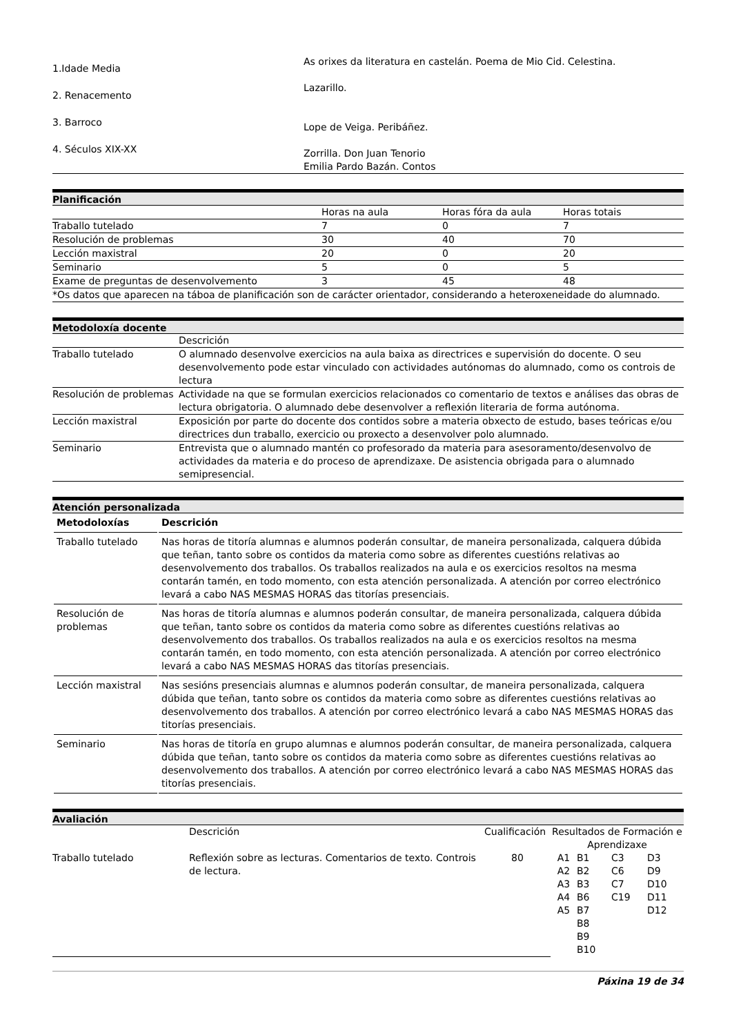| 1.Idade Media 2. Renacemento 3. Barroco 4. Séculos XIX-XX | As orixes da literatura en castelán. Poema de Mio Cid. Celestina. Lazarillo. Lope de Veiga. Peribáñez. Zorrilla. Don Juan Tenorio Emilia Pardo Bazán. Contos |
Planificación
| | Horas na aula | Horas fóra da aula | Horas totais |
| Traballo tutelado | 7 | 0 | 7 |
| Resolución de problemas | 30 | 40 | 70 |
| Lección maxistral | 20 | 0 | 20 |
| Seminario | 5 | 0 | 5 |
| Exame de preguntas de desenvolvemento | 3 | 45 | 48 |
| *Os datos que aparecen na táboa de planificación son de carácter orientador, considerando a heteroxeneidade do alumnado. | | | |
Metodoloxía docente
| | Descrición |
| Traballo tutelado | O alumnado desenvolve exercicios na aula baixa as directrices e supervisión do docente. O seu desenvolvemento pode estar vinculado con actividades autónomas do alumnado, como os controis de lectura |
| Resolución de problemas | Actividade na que se formulan exercicios relacionados co comentario de textos e análises das obras de lectura obrigatoria. O alumnado debe desenvolver a reflexión literaria de forma autónoma. |
| Lección maxistral | Exposición por parte do docente dos contidos sobre a materia obxecto de estudo, bases teóricas e/ou directrices dun traballo, exercicio ou proxecto a desenvolver polo alumnado. |
| Seminario | Entrevista que o alumnado mantén co profesorado da materia para asesoramento/desenvolvo de actividades da materia e do proceso de aprendizaxe. De asistencia obrigada para o alumnado semipresencial. |
Atención personalizada
| Metodoloxías | Descrición |
| --- | --- |
| Traballo tutelado | Nas horas de titoría alumnas e alumnos poderán consultar, de maneira personalizada, calquera dúbida que teñan, tanto sobre os contidos da materia como sobre as diferentes cuestións relativas ao desenvolvemento dos traballos. Os traballos realizados na aula e os exercicios resoltos na mesma contarán tamén, en todo momento, con esta atención personalizada. A atención por correo electrónico levará a cabo NAS MESMAS HORAS das titorías presenciais. |
| Resolución de problemas | Nas horas de titoría alumnas e alumnos poderán consultar, de maneira personalizada, calquera dúbida que teñan, tanto sobre os contidos da materia como sobre as diferentes cuestións relativas ao desenvolvemento dos traballos. Os traballos realizados na aula e os exercicios resoltos na mesma contarán tamén, en todo momento, con esta atención personalizada. A atención por correo electrónico levará a cabo NAS MESMAS HORAS das titorías presenciais. |
| Lección maxistral | Nas sesións presenciais alumnas e alumnos poderán consultar, de maneira personalizada, calquera dúbida que teñan, tanto sobre os contidos da materia como sobre as diferentes cuestións relativas ao desenvolvemento dos traballos. A atención por correo electrónico levará a cabo NAS MESMAS HORAS das titorías presenciais. |
| Seminario | Nas horas de titoría en grupo alumnas e alumnos poderán consultar, de maneira personalizada, calquera dúbida que teñan, tanto sobre os contidos da materia como sobre as diferentes cuestións relativas ao desenvolvemento dos traballos. A atención por correo electrónico levará a cabo NAS MESMAS HORAS das titorías presenciais. |
Avaliación
| | Descrición | Cualificación | Resultados de Formación e Aprendizaxe | | | |
| Traballo tutelado | Reflexión sobre as lecturas. Comentarios de texto. Controis de lectura. | 80 | A1 A2 A3 A4 A5 | B1 B2 B3 B6 B7 B8 B9 B10 | C3 C6 C7 C19 | D3 D9 D10 D11 D12 |
Páxina 19 de 34